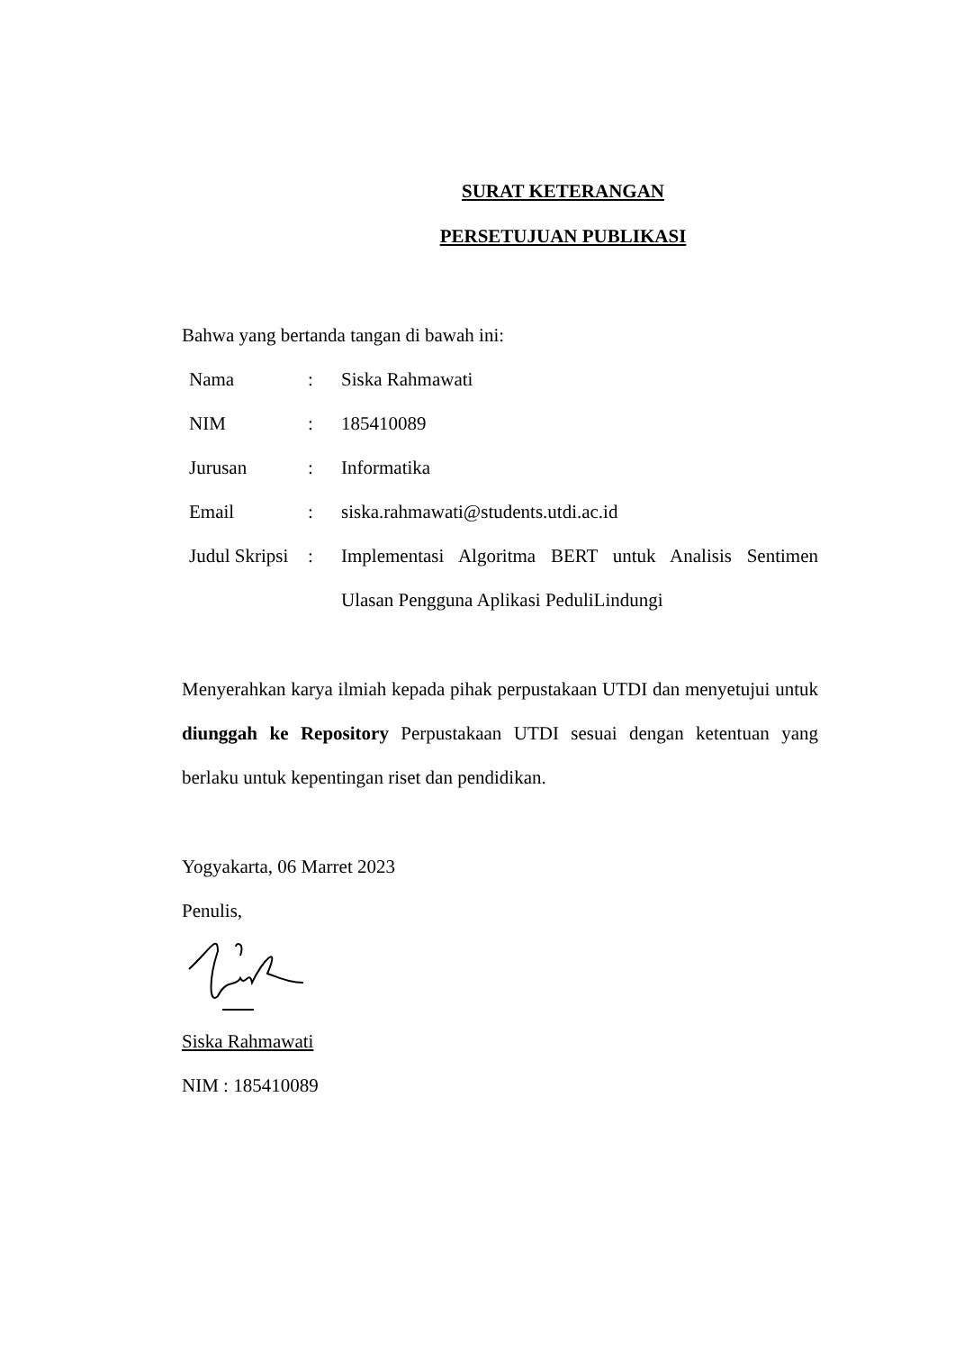SURAT KETERANGAN
PERSETUJUAN PUBLIKASI
Bahwa yang bertanda tangan di bawah ini:
| Nama | : | Siska Rahmawati |
| NIM | : | 185410089 |
| Jurusan | : | Informatika |
| Email | : | siska.rahmawati@students.utdi.ac.id |
| Judul Skripsi | : | Implementasi Algoritma BERT untuk Analisis Sentimen Ulasan Pengguna Aplikasi PeduliLindungi |
Menyerahkan karya ilmiah kepada pihak perpustakaan UTDI dan menyetujui untuk diunggah ke Repository Perpustakaan UTDI sesuai dengan ketentuan yang berlaku untuk kepentingan riset dan pendidikan.
Yogyakarta, 06 Marret 2023
Penulis,
Siska Rahmawati
NIM : 185410089